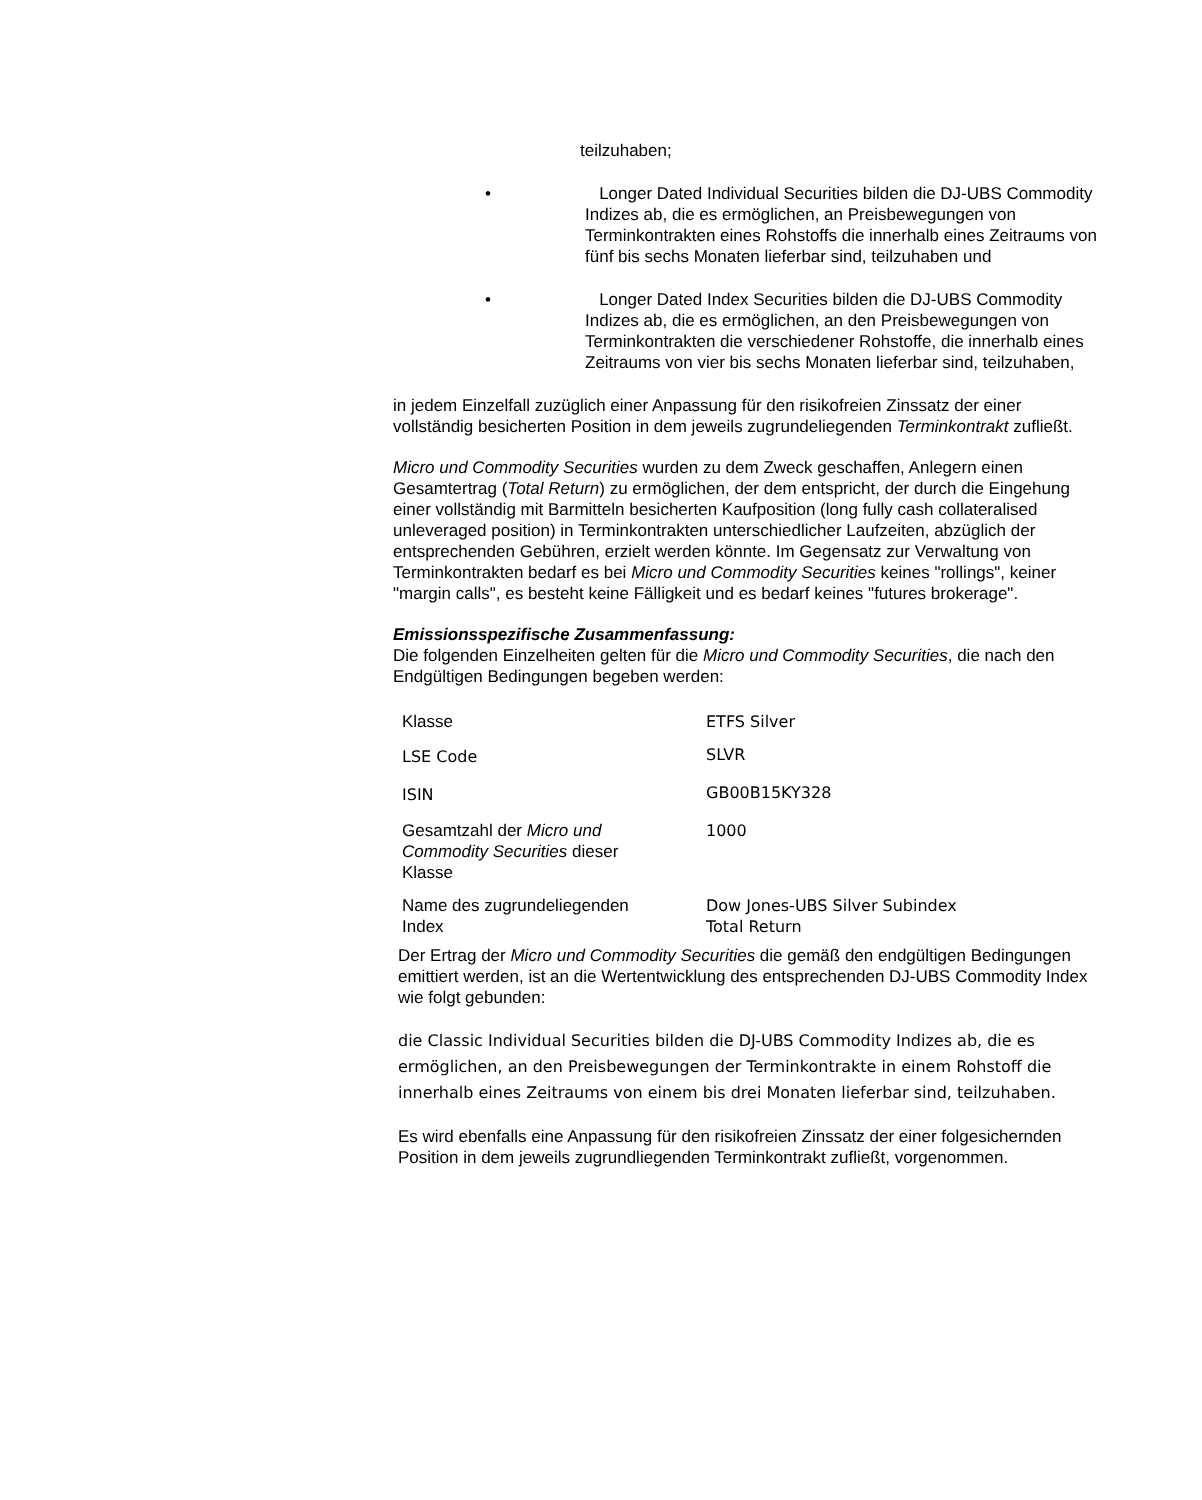teilzuhaben;
• Longer Dated Individual Securities bilden die DJ-UBS Commodity Indizes ab, die es ermöglichen, an Preisbewegungen von Terminkontrakten eines Rohstoffs die innerhalb eines Zeitraums von fünf bis sechs Monaten lieferbar sind, teilzuhaben und
• Longer Dated Index Securities bilden die DJ-UBS Commodity Indizes ab, die es ermöglichen, an den Preisbewegungen von Terminkontrakten die verschiedener Rohstoffe, die innerhalb eines Zeitraums von vier bis sechs Monaten lieferbar sind, teilzuhaben,
in jedem Einzelfall zuzüglich einer Anpassung für den risikofreien Zinssatz der einer vollständig besicherten Position in dem jeweils zugrundeliegenden Terminkontrakt zufließt.
Micro und Commodity Securities wurden zu dem Zweck geschaffen, Anlegern einen Gesamtertrag (Total Return) zu ermöglichen, der dem entspricht, der durch die Eingehung einer vollständig mit Barmitteln besicherten Kaufposition (long fully cash collateralised unleveraged position) in Terminkontrakten unterschiedlicher Laufzeiten, abzüglich der entsprechenden Gebühren, erzielt werden könnte. Im Gegensatz zur Verwaltung von Terminkontrakten bedarf es bei Micro und Commodity Securities keines "rollings", keiner "margin calls", es besteht keine Fälligkeit und es bedarf keines "futures brokerage".
Emissionsspezifische Zusammenfassung:
Die folgenden Einzelheiten gelten für die Micro und Commodity Securities, die nach den Endgültigen Bedingungen begeben werden:
| Klasse | ETFS Silver |
| LSE Code | SLVR |
| ISIN | GB00B15KY328 |
| Gesamtzahl der Micro und Commodity Securities dieser Klasse | 1000 |
| Name des zugrundeliegenden Index | Dow Jones-UBS Silver Subindex Total Return |
Der Ertrag der Micro und Commodity Securities die gemäß den endgültigen Bedingungen emittiert werden, ist an die Wertentwicklung des entsprechenden DJ-UBS Commodity Index wie folgt gebunden:
die Classic Individual Securities bilden die DJ-UBS Commodity Indizes ab, die es ermöglichen, an den Preisbewegungen der Terminkontrakte in einem Rohstoff die innerhalb eines Zeitraums von einem bis drei Monaten lieferbar sind, teilzuhaben.
Es wird ebenfalls eine Anpassung für den risikofreien Zinssatz der einer folgesichernden Position in dem jeweils zugrundliegenden Terminkontrakt zufließt, vorgenommen.